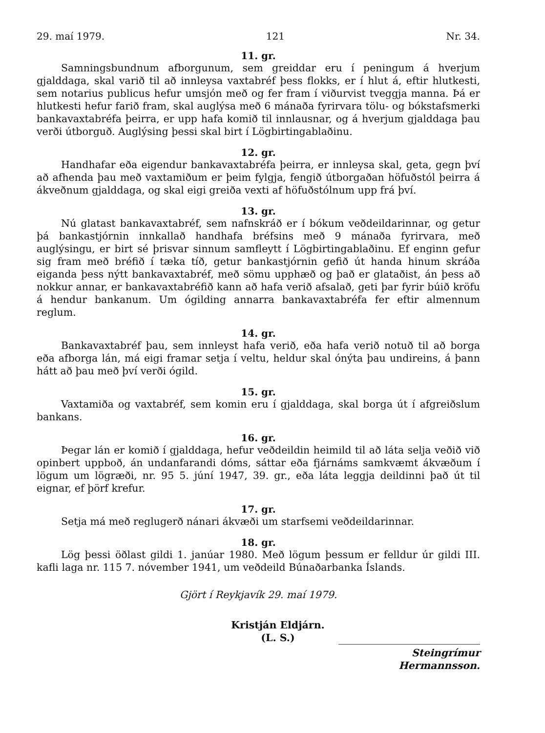29. maí 1979. 121 Nr. 34.
11. gr.
Samningsbundnum afborgunum, sem greiddar eru í peningum á hverjum gjalddaga, skal varið til að innleysa vaxtabréf þess flokks, er í hlut á, eftir hlutkesti, sem notarius publicus hefur umsjón með og fer fram í viðurvist tveggja manna. Þá er hlutkesti hefur farið fram, skal auglýsa með 6 mánaða fyrirvara tölu- og bókstafsmerki bankavaxtabréfa þeirra, er upp hafa komið til innlausnar, og á hverjum gjalddaga þau verði útborguð. Auglýsing þessi skal birt í Lögbirtingablaðinu.
12. gr.
Handhafar eða eigendur bankavaxtabréfa þeirra, er innleysa skal, geta, gegn því að afhenda þau með vaxtamiðum er þeim fylgja, fengið útborgaðan höfuðstól þeirra á ákveðnum gjalddaga, og skal eigi greiða vexti af höfuðstólnum upp frá því.
13. gr.
Nú glatast bankavaxtabréf, sem nafnskráð er í bókum veðdeildarinnar, og getur þá bankastjórnin innkallað handhafa bréfsins með 9 mánaða fyrirvara, með auglýsingu, er birt sé þrisvar sinnum samfleytt í Lögbirtingablaðinu. Ef enginn gefur sig fram með bréfið í tæka tíð, getur bankastjórnin gefið út handa hinum skráða eiganda þess nýtt bankavaxtabréf, með sömu upphæð og það er glataðist, án þess að nokkur annar, er bankavaxtabréfið kann að hafa verið afsalað, geti þar fyrir búið kröfu á hendur bankanum. Um ógilding annarra bankavaxtabréfa fer eftir almennum reglum.
14. gr.
Bankavaxtabréf þau, sem innleyst hafa verið, eða hafa verið notuð til að borga eða afborga lán, má eigi framar setja í veltu, heldur skal ónýta þau undireins, á þann hátt að þau með því verði ógild.
15. gr.
Vaxtamiða og vaxtabréf, sem komin eru í gjalddaga, skal borga út í afgreiðslum bankans.
16. gr.
Þegar lán er komið í gjalddaga, hefur veðdeildin heimild til að láta selja veðið við opinbert uppboð, án undanfarandi dóms, sáttar eða fjárnáms samkvæmt ákvæðum í lögum um lögræði, nr. 95 5. júní 1947, 39. gr., eða láta leggja deildinni það út til eignar, ef þörf krefur.
17. gr.
Setja má með reglugerð nánari ákvæði um starfsemi veðdeildarinnar.
18. gr.
Lög þessi öðlast gildi 1. janúar 1980. Með lögum þessum er felldur úr gildi III. kafli laga nr. 115 7. nóvember 1941, um veðdeild Búnaðarbanka Íslands.
Gjört í Reykjavík 29. maí 1979.
Kristján Eldjárn.
(L. S.)
Steingrímur Hermannsson.